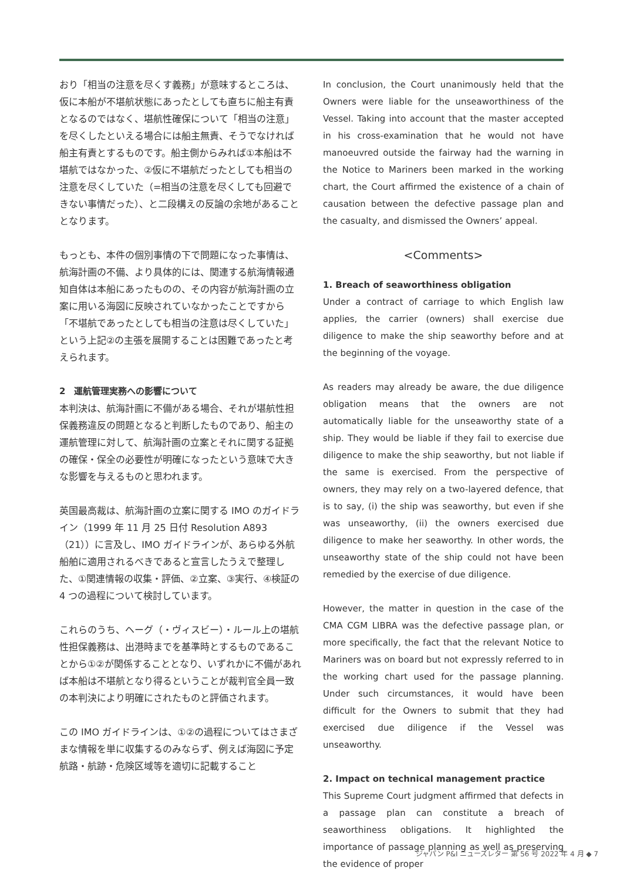おり「相当の注意を尽くす義務」が意味するところは、仮に本船が不堪航状態にあったとしても直ちに船主有責となるのではなく、堪航性確保について「相当の注意」を尽くしたといえる場合には船主無責、そうでなければ船主有責とするものです。船主側からみれば①本船は不堪航ではなかった、②仮に不堪航だったとしても相当の注意を尽くしていた（=相当の注意を尽くしても回避できない事情だった）、と二段構えの反論の余地があることとなります。
もっとも、本件の個別事情の下で問題になった事情は、航海計画の不備、より具体的には、関連する航海情報通知自体は本船にあったものの、その内容が航海計画の立案に用いる海図に反映されていなかったことですから「不堪航であったとしても相当の注意は尽くしていた」という上記②の主張を展開することは困難であったと考えられます。
2　運航管理実務への影響について
本判決は、航海計画に不備がある場合、それが堪航性担保義務違反の問題となると判断したものであり、船主の運航管理に対して、航海計画の立案とそれに関する証拠の確保・保全の必要性が明確になったという意味で大きな影響を与えるものと思われます。
英国最高裁は、航海計画の立案に関する IMO のガイドライン（1999 年 11 月 25 日付 Resolution A893（21））に言及し、IMO ガイドラインが、あらゆる外航船舶に適用されるべきであると宣言したうえで整理した、①関連情報の収集・評価、②立案、③実行、④検証の 4 つの過程について検討しています。
これらのうち、ヘーグ（・ヴィスビー）・ルール上の堪航性担保義務は、出港時までを基準時とするものであることから①②が関係することとなり、いずれかに不備があれば本船は不堪航となり得るということが裁判官全員一致の本判決により明確にされたものと評価されます。
この IMO ガイドラインは、①②の過程についてはさまざまな情報を単に収集するのみならず、例えば海図に予定航路・航跡・危険区域等を適切に記載すること
In conclusion, the Court unanimously held that the Owners were liable for the unseaworthiness of the Vessel. Taking into account that the master accepted in his cross-examination that he would not have manoeuvred outside the fairway had the warning in the Notice to Mariners been marked in the working chart, the Court affirmed the existence of a chain of causation between the defective passage plan and the casualty, and dismissed the Owners’ appeal.
<Comments>
1. Breach of seaworthiness obligation
Under a contract of carriage to which English law applies, the carrier (owners) shall exercise due diligence to make the ship seaworthy before and at the beginning of the voyage.
As readers may already be aware, the due diligence obligation means that the owners are not automatically liable for the unseaworthy state of a ship. They would be liable if they fail to exercise due diligence to make the ship seaworthy, but not liable if the same is exercised. From the perspective of owners, they may rely on a two-layered defence, that is to say, (i) the ship was seaworthy, but even if she was unseaworthy, (ii) the owners exercised due diligence to make her seaworthy. In other words, the unseaworthy state of the ship could not have been remedied by the exercise of due diligence.
However, the matter in question in the case of the CMA CGM LIBRA was the defective passage plan, or more specifically, the fact that the relevant Notice to Mariners was on board but not expressly referred to in the working chart used for the passage planning. Under such circumstances, it would have been difficult for the Owners to submit that they had exercised due diligence if the Vessel was unseaworthy.
2. Impact on technical management practice
This Supreme Court judgment affirmed that defects in a passage plan can constitute a breach of seaworthiness obligations. It highlighted the importance of passage planning as well as preserving the evidence of proper
ジャパン P&I ニューズレター 第 56 号 2022 年 4 月 ◆ 7